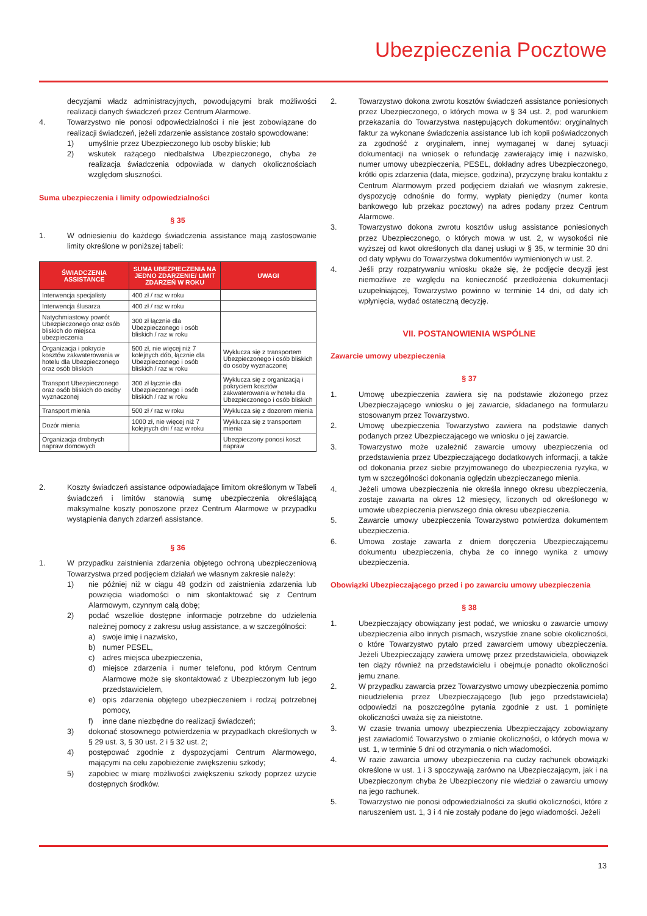Ubezpieczenia Pocztowe
decyzjami władz administracyjnych, powodującymi brak możliwości realizacji danych świadczeń przez Centrum Alarmowe.
4. Towarzystwo nie ponosi odpowiedzialności i nie jest zobowiązane do realizacji świadczeń, jeżeli zdarzenie assistance zostało spowodowane:
1) umyślnie przez Ubezpieczonego lub osoby bliskie; lub
2) wskutek rażącego niedbalstwa Ubezpieczonego, chyba że realizacja świadczenia odpowiada w danych okolicznościach względom słuszności.
Suma ubezpieczenia i limity odpowiedzialności
§ 35
1. W odniesieniu do każdego świadczenia assistance mają zastosowanie limity określone w poniższej tabeli:
| ŚWIADCZENIA ASSISTANCE | SUMA UBEZPIECZENIA NA JEDNO ZDARZENIE/ LIMIT ZDARZEŃ W ROKU | UWAGI |
| --- | --- | --- |
| Interwencja specjalisty | 400 zł / raz w roku | |
| Interwencja ślusarza | 400 zł / raz w roku | |
| Natychmiastowy powrót Ubezpieczonego oraz osób bliskich do miejsca ubezpieczenia | 300 zł łącznie dla Ubezpieczonego i osób bliskich / raz w roku | |
| Organizacja i pokrycie kosztów zakwaterowania w hotelu dla Ubezpieczonego oraz osób bliskich | 500 zł, nie więcej niż 7 kolejnych dób, łącznie dla Ubezpieczonego i osób bliskich / raz w roku | Wyklucza się z transportem Ubezpieczonego i osób bliskich do osoby wyznaczonej |
| Transport Ubezpieczonego oraz osób bliskich do osoby wyznaczonej | 300 zł łącznie dla Ubezpieczonego i osób bliskich / raz w roku | Wyklucza się z organizacją i pokryciem kosztów zakwaterowania w hotelu dla Ubezpieczonego i osób bliskich |
| Transport mienia | 500 zł / raz w roku | Wyklucza się z dozorem mienia |
| Dozór mienia | 1000 zł, nie więcej niż 7 kolejnych dni / raz w roku | Wyklucza się z transportem mienia |
| Organizacja drobnych napraw domowych | | Ubezpieczony ponosi koszt napraw |
2. Koszty świadczeń assistance odpowiadające limitom określonym w Tabeli świadczeń i limitów stanowią sumę ubezpieczenia określającą maksymalne koszty ponoszone przez Centrum Alarmowe w przypadku wystąpienia danych zdarzeń assistance.
§ 36
1. W przypadku zaistnienia zdarzenia objętego ochroną ubezpieczeniową Towarzystwa przed podjęciem działań we własnym zakresie należy:
1) nie później niż w ciągu 48 godzin od zaistnienia zdarzenia lub powzięcia wiadomości o nim skontaktować się z Centrum Alarmowym, czynnym całą dobę;
2) podać wszelkie dostępne informacje potrzebne do udzielenia należnej pomocy z zakresu usług assistance, a w szczególności:
a) swoje imię i nazwisko,
b) numer PESEL,
c) adres miejsca ubezpieczenia,
d) miejsce zdarzenia i numer telefonu, pod którym Centrum Alarmowe może się skontaktować z Ubezpieczonym lub jego przedstawicielem,
e) opis zdarzenia objętego ubezpieczeniem i rodzaj potrzebnej pomocy,
f) inne dane niezbędne do realizacji świadczeń;
3) dokonać stosownego potwierdzenia w przypadkach określonych w § 29 ust. 3, § 30 ust. 2 i § 32 ust. 2;
4) postępować zgodnie z dyspozycjami Centrum Alarmowego, mającymi na celu zapobieżenie zwiększeniu szkody;
5) zapobiec w miarę możliwości zwiększeniu szkody poprzez użycie dostępnych środków.
2. Towarzystwo dokona zwrotu kosztów świadczeń assistance poniesionych przez Ubezpieczonego, o których mowa w § 34 ust. 2, pod warunkiem przekazania do Towarzystwa następujących dokumentów: oryginalnych faktur za wykonane świadczenia assistance lub ich kopii poświadczonych za zgodność z oryginałem, innej wymaganej w danej sytuacji dokumentacji na wniosek o refundację zawierający imię i nazwisko, numer umowy ubezpieczenia, PESEL, dokładny adres Ubezpieczonego, krótki opis zdarzenia (data, miejsce, godzina), przyczynę braku kontaktu z Centrum Alarmowym przed podjęciem działań we własnym zakresie, dyspozycję odnośnie do formy, wypłaty pieniędzy (numer konta bankowego lub przekaz pocztowy) na adres podany przez Centrum Alarmowe.
3. Towarzystwo dokona zwrotu kosztów usług assistance poniesionych przez Ubezpieczonego, o których mowa w ust. 2, w wysokości nie wyższej od kwot określonych dla danej usługi w § 35, w terminie 30 dni od daty wpływu do Towarzystwa dokumentów wymienionych w ust. 2.
4. Jeśli przy rozpatrywaniu wniosku okaże się, że podjęcie decyzji jest niemożliwe ze względu na konieczność przedłożenia dokumentacji uzupełniającej, Towarzystwo powinno w terminie 14 dni, od daty ich wpłynięcia, wydać ostateczną decyzję.
VII. POSTANOWIENIA WSPÓLNE
Zawarcie umowy ubezpieczenia
§ 37
1. Umowę ubezpieczenia zawiera się na podstawie złożonego przez Ubezpieczającego wniosku o jej zawarcie, składanego na formularzu stosowanym przez Towarzystwo.
2. Umowę ubezpieczenia Towarzystwo zawiera na podstawie danych podanych przez Ubezpieczającego we wniosku o jej zawarcie.
3. Towarzystwo może uzależnić zawarcie umowy ubezpieczenia od przedstawienia przez Ubezpieczającego dodatkowych informacji, a także od dokonania przez siebie przyjmowanego do ubezpieczenia ryzyka, w tym w szczególności dokonania oględzin ubezpieczanego mienia.
4. Jeżeli umowa ubezpieczenia nie określa innego okresu ubezpieczenia, zostaje zawarta na okres 12 miesięcy, liczonych od określonego w umowie ubezpieczenia pierwszego dnia okresu ubezpieczenia.
5. Zawarcie umowy ubezpieczenia Towarzystwo potwierdza dokumentem ubezpieczenia.
6. Umowa zostaje zawarta z dniem doręczenia Ubezpieczającemu dokumentu ubezpieczenia, chyba że co innego wynika z umowy ubezpieczenia.
Obowiązki Ubezpieczającego przed i po zawarciu umowy ubezpieczenia
§ 38
1. Ubezpieczający obowiązany jest podać, we wniosku o zawarcie umowy ubezpieczenia albo innych pismach, wszystkie znane sobie okoliczności, o które Towarzystwo pytało przed zawarciem umowy ubezpieczenia. Jeżeli Ubezpieczający zawiera umowę przez przedstawiciela, obowiązek ten ciąży również na przedstawicielu i obejmuje ponadto okoliczności jemu znane.
2. W przypadku zawarcia przez Towarzystwo umowy ubezpieczenia pomimo nieudzielenia przez Ubezpieczającego (lub jego przedstawiciela) odpowiedzi na poszczególne pytania zgodnie z ust. 1 pominięte okoliczności uważa się za nieistotne.
3. W czasie trwania umowy ubezpieczenia Ubezpieczający zobowiązany jest zawiadomić Towarzystwo o zmianie okoliczności, o których mowa w ust. 1, w terminie 5 dni od otrzymania o nich wiadomości.
4. W razie zawarcia umowy ubezpieczenia na cudzy rachunek obowiązki określone w ust. 1 i 3 spoczywają zarówno na Ubezpieczającym, jak i na Ubezpieczonym chyba że Ubezpieczony nie wiedział o zawarciu umowy na jego rachunek.
5. Towarzystwo nie ponosi odpowiedzialności za skutki okoliczności, które z naruszeniem ust. 1, 3 i 4 nie zostały podane do jego wiadomości. Jeżeli
13